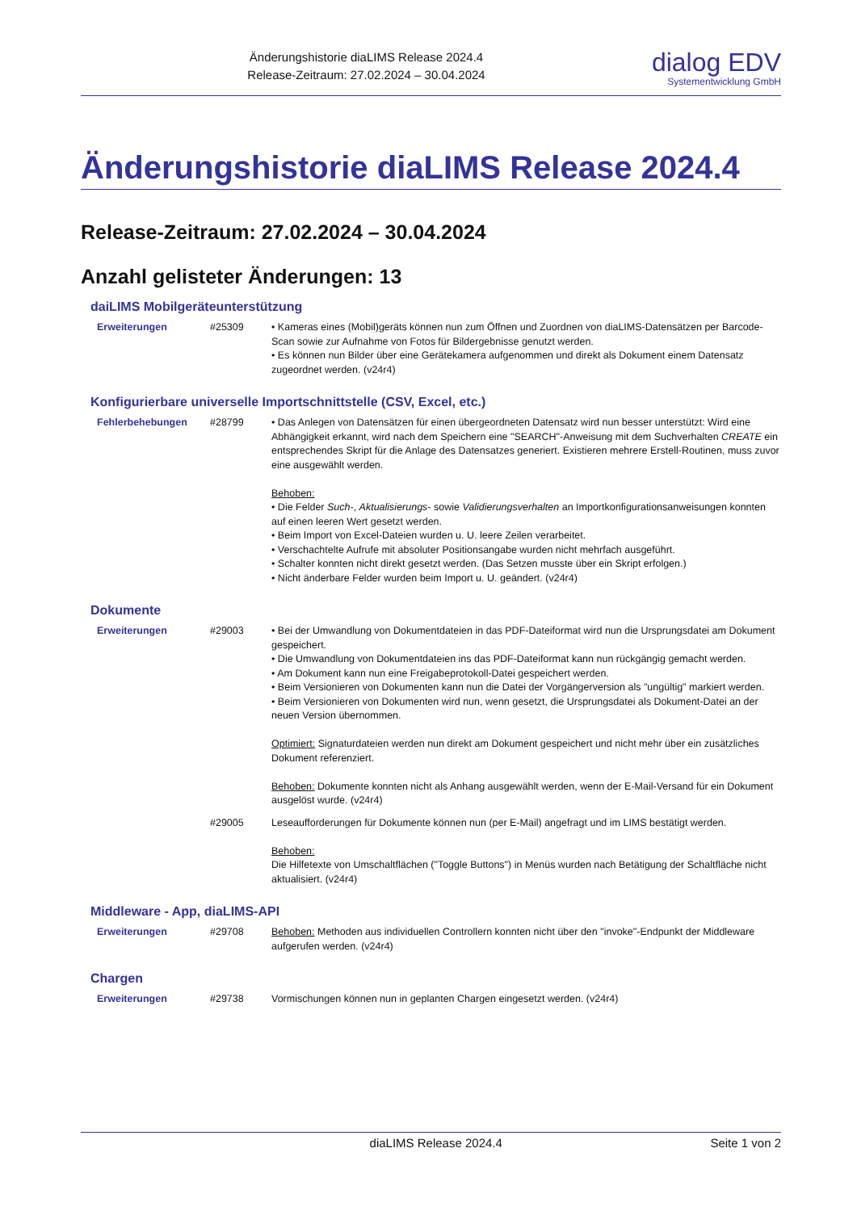Änderungshistorie diaLIMS Release 2024.4
Release-Zeitraum: 27.02.2024 – 30.04.2024
dialog EDV
Systementwicklung GmbH
Änderungshistorie diaLIMS Release 2024.4
Release-Zeitraum: 27.02.2024 – 30.04.2024
Anzahl gelisteter Änderungen: 13
daiLIMS Mobilgeräteunterstützung
| Erweiterungen | #25309 | • Kameras eines (Mobil)geräts können nun zum Öffnen und Zuordnen von diaLIMS-Datensätzen per Barcode-Scan sowie zur Aufnahme von Fotos für Bildergebnisse genutzt werden. • Es können nun Bilder über eine Gerätekamera aufgenommen und direkt als Dokument einem Datensatz zugeordnet werden. (v24r4) |
Konfigurierbare universelle Importschnittstelle (CSV, Excel, etc.)
| Fehlerbehebungen | #28799 | • Das Anlegen von Datensätzen für einen übergeordneten Datensatz wird nun besser unterstützt: Wird eine Abhängigkeit erkannt, wird nach dem Speichern eine "SEARCH"-Anweisung mit dem Suchverhalten CREATE ein entsprechendes Skript für die Anlage des Datensatzes generiert. Existieren mehrere Erstell-Routinen, muss zuvor eine ausgewählt werden. Behoben: • Die Felder Such- , Aktualisierungs- sowie Validierungsverhalten an Importkonfigurationsanweisungen konnten auf einen leeren Wert gesetzt werden. • Beim Import von Excel-Dateien wurden u. U. leere Zeilen verarbeitet. • Verschachtelte Aufrufe mit absoluter Positionsangabe wurden nicht mehrfach ausgeführt. • Schalter konnten nicht direkt gesetzt werden. (Das Setzen musste über ein Skript erfolgen.) • Nicht änderbare Felder wurden beim Import u. U. geändert. (v24r4) |
Dokumente
| Erweiterungen | #29003 | • Bei der Umwandlung von Dokumentdateien in das PDF-Dateiformat wird nun die Ursprungsdatei am Dokument gespeichert. • Die Umwandlung von Dokumentdateien ins das PDF-Dateiformat kann nun rückgängig gemacht werden. • Am Dokument kann nun eine Freigabeprotokoll-Datei gespeichert werden. • Beim Versionieren von Dokumenten kann nun die Datei der Vorgängerversion als "ungültig" markiert werden. • Beim Versionieren von Dokumenten wird nun, wenn gesetzt, die Ursprungsdatei als Dokument-Datei an der neuen Version übernommen. Optimiert: Signaturdateien werden nun direkt am Dokument gespeichert und nicht mehr über ein zusätzliches Dokument referenziert. Behoben: Dokumente konnten nicht als Anhang ausgewählt werden, wenn der E-Mail-Versand für ein Dokument ausgelöst wurde. (v24r4) |
| | #29005 | Leseaufforderungen für Dokumente können nun (per E-Mail) angefragt und im LIMS bestätigt werden. Behoben: Die Hilfetexte von Umschaltflächen ("Toggle Buttons") in Menüs wurden nach Betätigung der Schaltfläche nicht aktualisiert. (v24r4) |
Middleware - App, diaLIMS-API
| Erweiterungen | #29708 | Behoben: Methoden aus individuellen Controllern konnten nicht über den "invoke"-Endpunkt der Middleware aufgerufen werden. (v24r4) |
Chargen
| Erweiterungen | #29738 | Vormischungen können nun in geplanten Chargen eingesetzt werden. (v24r4) |
diaLIMS Release 2024.4 Seite 1 von 2